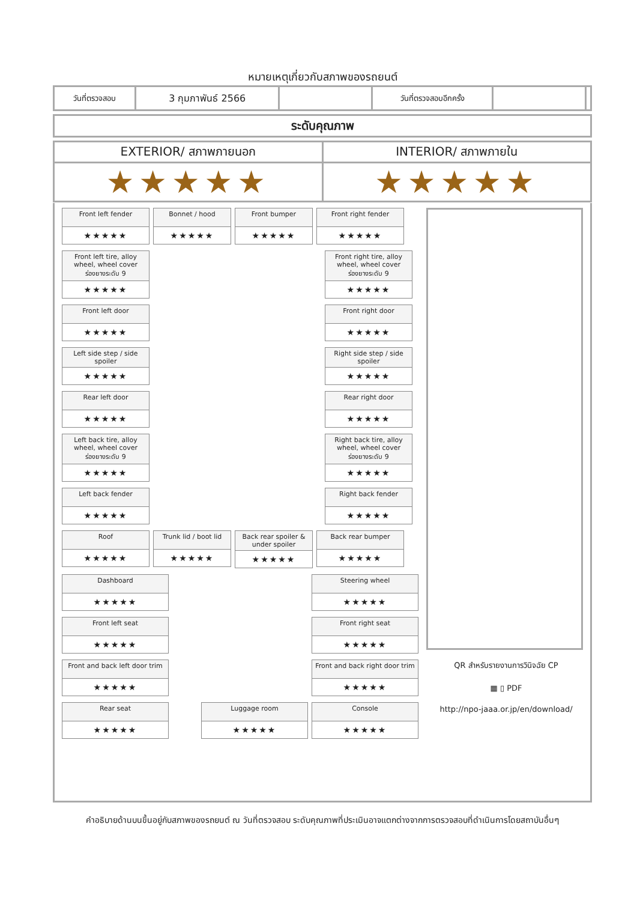หมายเหตุเกี่ยวกับสภาพของรถยนต์
| วันที่ตรวจสอบ | 3 กุมภาพันธ์ 2566 | | วันที่ตรวจสอบอีกครั้ง | | |
| ระดับคุณภาพ |
| EXTERIOR/ สภาพภายนอก | INTERIOR/ สภาพภายใน |
| ★★★★★ | ★★★★★ |
Front left fender
★★★★★
Bonnet / hood
★★★★★
Front bumper
★★★★★
Front right fender
★★★★★
Front left tire, alloy wheel, wheel cover
ร่องยางระดับ 9
★★★★★
Front right tire, alloy wheel, wheel cover
ร่องยางระดับ 9
★★★★★
Front left door
★★★★★
Front right door
★★★★★
Left side step / side spoiler
★★★★★
Right side step / side spoiler
★★★★★
Rear left door
★★★★★
Rear right door
★★★★★
Left back tire, alloy wheel, wheel cover
ร่องยางระดับ 9
★★★★★
Right back tire, alloy wheel, wheel cover
ร่องยางระดับ 9
★★★★★
Left back fender
★★★★★
Right back fender
★★★★★
Roof
★★★★★
Trunk lid / boot lid
★★★★★
Back rear spoiler & under spoiler
★★★★★
Back rear bumper
★★★★★
Dashboard
★★★★★
Steering wheel
★★★★★
Front left seat
★★★★★
Front right seat
★★★★★
Front and back left door trim
★★★★★
Front and back right door trim
★★★★★
Rear seat
★★★★★
Console
★★★★★
Luggage room
★★★★★
QR สำหรับรายงานการวินิจฉัย CP
▦ ▯ PDF
http://npo-jaaa.or.jp/en/download/
คำอธิบายด้านบนขึ้นอยู่กับสภาพของรถยนต์ ณ วันที่ตรวจสอบ ระดับคุณภาพที่ประเมินอาจแตกต่างจากการตรวจสอบที่ดำเนินการโดยสถาบันอื่นๆ